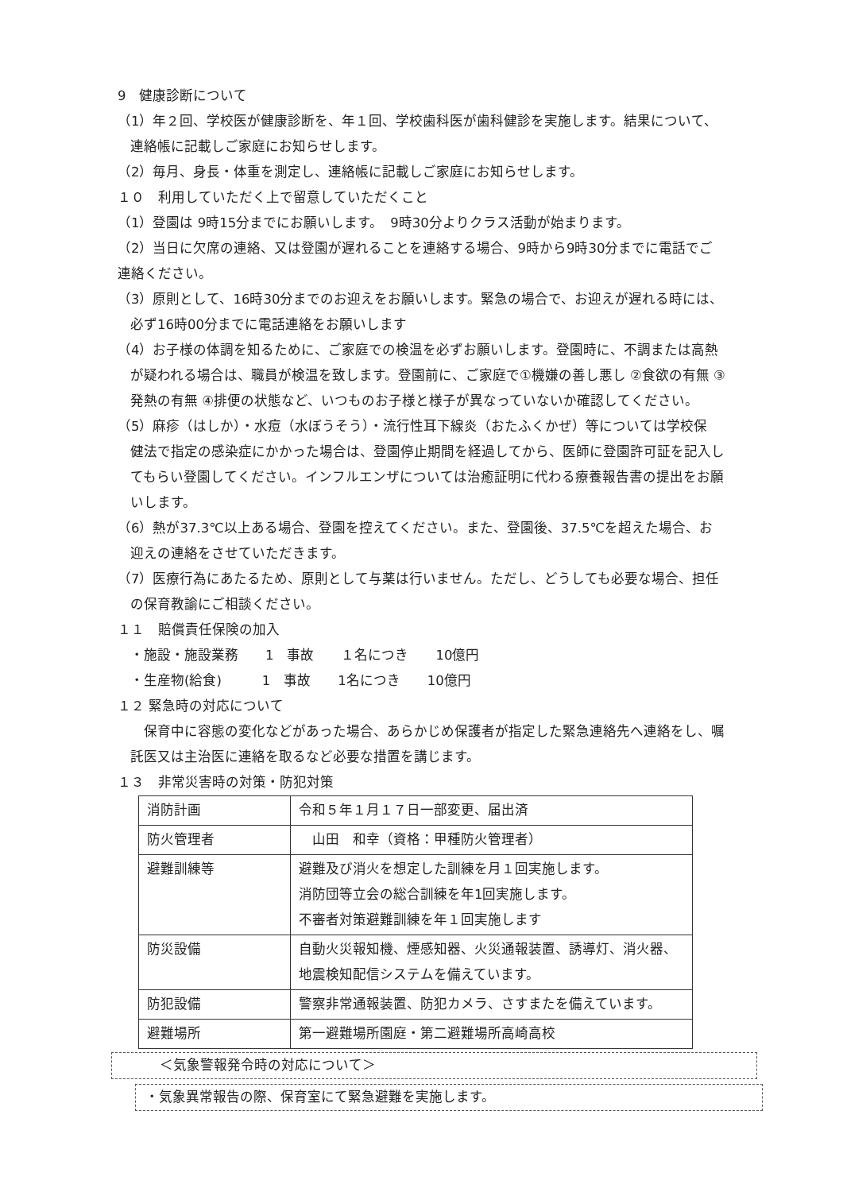9　健康診断について
（1）年２回、学校医が健康診断を、年１回、学校歯科医が歯科健診を実施します。結果について、
連絡帳に記載しご家庭にお知らせします。
（2）毎月、身長・体重を測定し、連絡帳に記載しご家庭にお知らせします。
１０　利用していただく上で留意していただくこと
（1）登園は 9時15分までにお願いします。　9時30分よりクラス活動が始まります。
（2）当日に欠席の連絡、又は登園が遅れることを連絡する場合、9時から9時30分までに電話でご
連絡ください。
（3）原則として、16時30分までのお迎えをお願いします。緊急の場合で、お迎えが遅れる時には、
必ず16時00分までに電話連絡をお願いします
（4）お子様の体調を知るために、ご家庭での検温を必ずお願いします。登園時に、不調または高熱
が疑われる場合は、職員が検温を致します。登園前に、ご家庭で①機嫌の善し悪し ②食欲の有無 ③
発熱の有無 ④排便の状態など、いつものお子様と様子が異なっていないか確認してください。
（5）麻疹（はしか）・水痘（水ぼうそう）・流行性耳下線炎（おたふくかぜ）等については学校保
健法で指定の感染症にかかった場合は、登園停止期間を経過してから、医師に登園許可証を記入し
てもらい登園してください。インフルエンザについては治癒証明に代わる療養報告書の提出をお願
いします。
（6）熱が37.3℃以上ある場合、登園を控えてください。また、登園後、37.5℃を超えた場合、お
迎えの連絡をさせていただきます。
（7）医療行為にあたるため、原則として与薬は行いません。ただし、どうしても必要な場合、担任
の保育教諭にご相談ください。
１１　賠償責任保険の加入
・施設・施設業務　　1　事故　　１名につき　　10億円
・生産物(給食)　　　1　事故　　1名につき　　10億円
１２ 緊急時の対応について
　保育中に容態の変化などがあった場合、あらかじめ保護者が指定した緊急連絡先へ連絡をし、嘱
託医又は主治医に連絡を取るなど必要な措置を講じます。
１３　非常災害時の対策・防犯対策
| 消防計画 | 令和５年１月１７日一部変更、届出済 |
| 防火管理者 | 山田 和幸（資格：甲種防火管理者） |
| 避難訓練等 | 避難及び消火を想定した訓練を月１回実施します。 消防団等立会の総合訓練を年1回実施します。 不審者対策避難訓練を年１回実施します |
| 防災設備 | 自動火災報知機、煙感知器、火災通報装置、誘導灯、消火器、 地震検知配信システムを備えています。 |
| 防犯設備 | 警察非常通報装置、防犯カメラ、さすまたを備えています。 |
| 避難場所 | 第一避難場所園庭・第二避難場所高崎高校 |
＜気象警報発令時の対応について＞
・気象異常報告の際、保育室にて緊急避難を実施します。